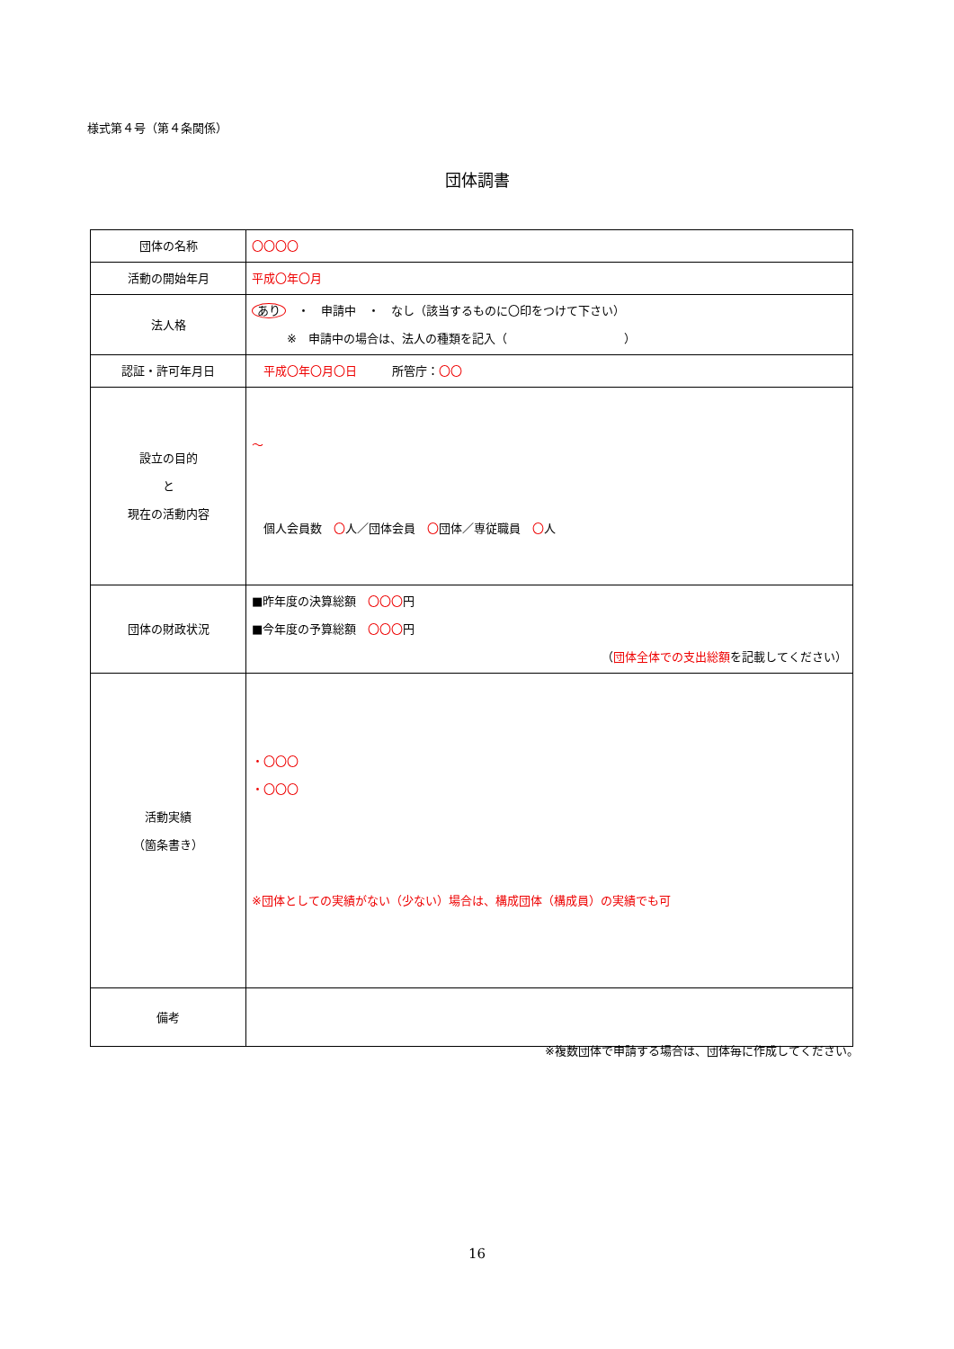様式第４号（第４条関係）
団体調書
| 団体の名称 | 〇〇〇〇 |
| 活動の開始年月 | 平成〇年〇月 |
| 法人格 | あり ・ 申請中 ・ なし（該当するものに〇印をつけて下さい） ※ 申請中の場合は、法人の種類を記入（ ） |
| 認証・許可年月日 | 平成〇年〇月〇日 所管庁： 〇〇 |
| 設立の目的 と 現在の活動内容 | ～ 個人会員数 〇 人／団体会員 〇 団体／専従職員 〇 人 |
| 団体の財政状況 | ■昨年度の決算総額 〇〇〇 円 ■今年度の予算総額 〇〇〇 円 （ 団体全体での支出総額 を記載してください） |
| 活動実績 （箇条書き） | ・〇〇〇 ・〇〇〇 ※団体としての実績がない（少ない）場合は、構成団体（構成員）の実績でも可 |
| 備考 | |
※複数団体で申請する場合は、団体毎に作成してください。
16